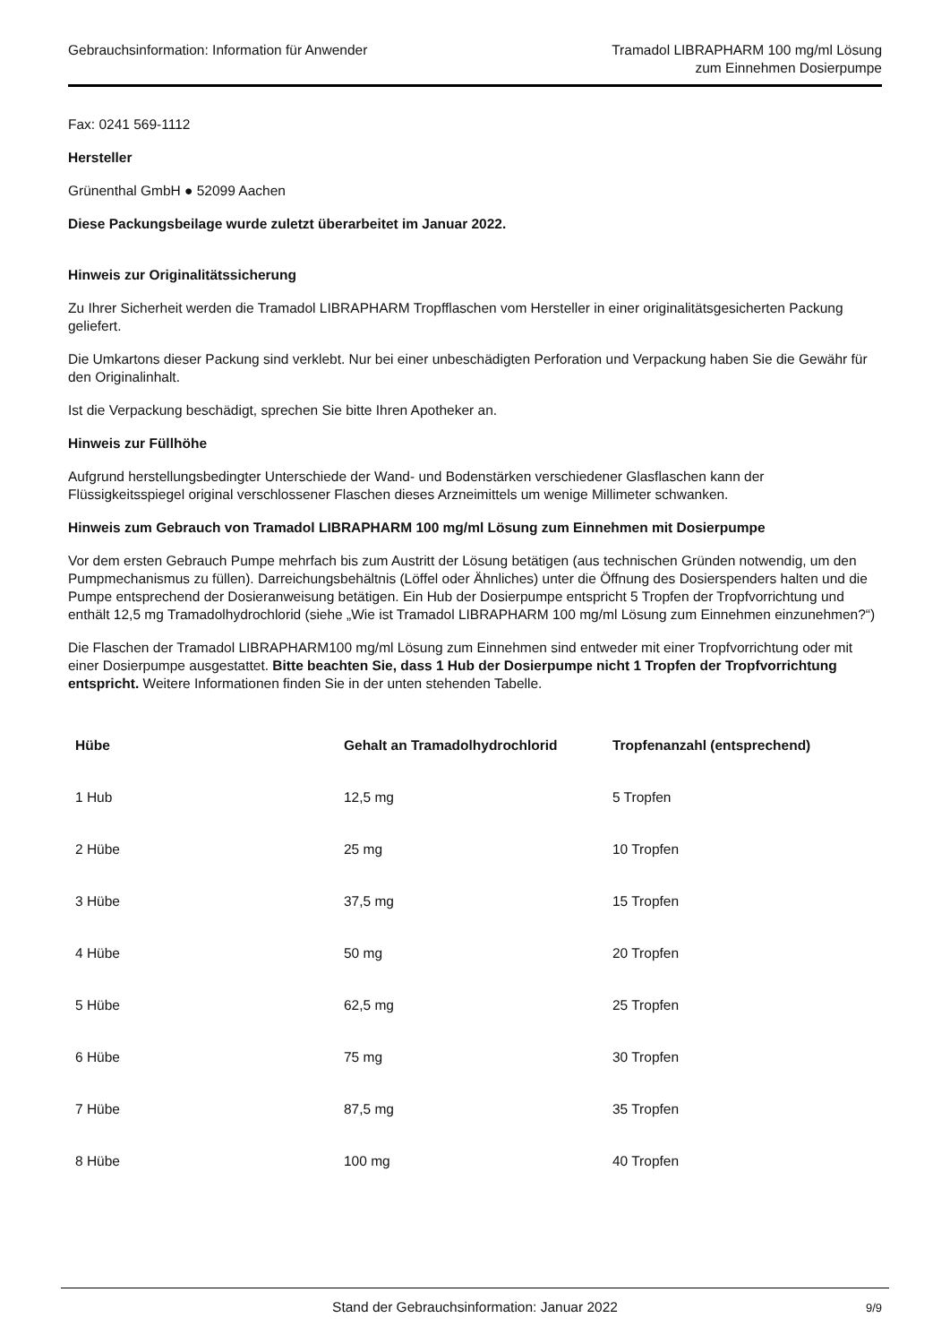Gebrauchsinformation: Information für Anwender
Tramadol LIBRAPHARM 100 mg/ml Lösung
zum Einnehmen Dosierpumpe
Fax: 0241 569-1112
Hersteller
Grünenthal GmbH ● 52099 Aachen
Diese Packungsbeilage wurde zuletzt überarbeitet im Januar 2022.
Hinweis zur Originalitätssicherung
Zu Ihrer Sicherheit werden die Tramadol LIBRAPHARM Tropfflaschen vom Hersteller in einer originalitätsgesicherten Packung geliefert.
Die Umkartons dieser Packung sind verklebt. Nur bei einer unbeschädigten Perforation und Verpackung haben Sie die Gewähr für den Originalinhalt.
Ist die Verpackung beschädigt, sprechen Sie bitte Ihren Apotheker an.
Hinweis zur Füllhöhe
Aufgrund herstellungsbedingter Unterschiede der Wand- und Bodenstärken verschiedener Glasflaschen kann der Flüssigkeitsspiegel original verschlossener Flaschen dieses Arzneimittels um wenige Millimeter schwanken.
Hinweis zum Gebrauch von Tramadol LIBRAPHARM 100 mg/ml Lösung zum Einnehmen mit Dosierpumpe
Vor dem ersten Gebrauch Pumpe mehrfach bis zum Austritt der Lösung betätigen (aus technischen Gründen notwendig, um den Pumpmechanismus zu füllen). Darreichungsbehältnis (Löffel oder Ähnliches) unter die Öffnung des Dosierspenders halten und die Pumpe entsprechend der Dosieranweisung betätigen. Ein Hub der Dosierpumpe entspricht 5 Tropfen der Tropfvorrichtung und enthält 12,5 mg Tramadolhydrochlorid (siehe „Wie ist Tramadol LIBRAPHARM 100 mg/ml Lösung zum Einnehmen einzunehmen?“)
Die Flaschen der Tramadol LIBRAPHARM100 mg/ml Lösung zum Einnehmen sind entweder mit einer Tropfvorrichtung oder mit einer Dosierpumpe ausgestattet. Bitte beachten Sie, dass 1 Hub der Dosierpumpe nicht 1 Tropfen der Tropfvorrichtung entspricht. Weitere Informationen finden Sie in der unten stehenden Tabelle.
| Hübe | Gehalt an Tramadolhydrochlorid | Tropfenanzahl (entsprechend) |
| --- | --- | --- |
| 1 Hub | 12,5 mg | 5 Tropfen |
| 2 Hübe | 25 mg | 10 Tropfen |
| 3 Hübe | 37,5 mg | 15 Tropfen |
| 4 Hübe | 50 mg | 20 Tropfen |
| 5 Hübe | 62,5 mg | 25 Tropfen |
| 6 Hübe | 75 mg | 30 Tropfen |
| 7 Hübe | 87,5 mg | 35 Tropfen |
| 8 Hübe | 100 mg | 40 Tropfen |
Stand der Gebrauchsinformation: Januar 2022
9/9